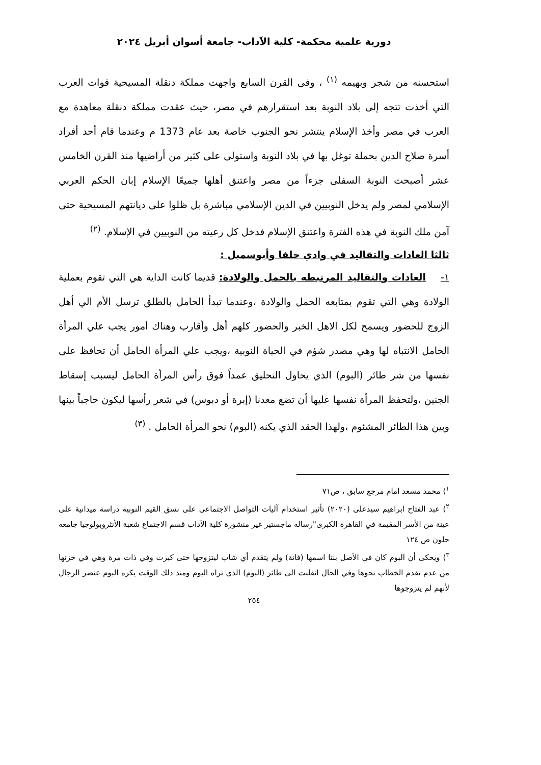دورية علمية محكمة- كلية الآداب- جامعة أسوان أبريل ٢٠٢٤
استحسنه من شجر وبهيمه <sup>(١)</sup> ، وفى القرن السابع واجهت مملكة دنقلة المسيحية قوات العرب التي أخذت تتجه إلى بلاد النوبة بعد استقرارهم في مصر، حيث عقدت مملكة دنقلة معاهدة مع العرب في مصر وأخذ الإسلام ينتشر نحو الجنوب خاصة بعد عام 1373 م وعندما قام أحد أفراد أسرة صلاح الدين بحملة توغل بها في بلاد النوبة واستولى على كثير من أراضيها منذ القرن الخامس عشر أصبحت النوبة السفلى جزءاً من مصر واعتنق أهلها جميعًا الإسلام إبان الحكم العربي الإسلامي لمصر ولم يدخل النوبيين في الدين الإسلامي مباشرة بل ظلوا على ديانتهم المسيحية حتى آمن ملك النوبة في هذه الفترة واعتنق الإسلام فدخل كل رعيته من النوبيين في الإسلام. <sup>(٢)</sup>
ثالثا العادات والتقاليد في وادي حلفا وأبوسمبل :
١- العادات والتقاليد المرتبطه بالحمل والولادة: قديما كانت الداية هي التي تقوم بعملية الولادة وهي التي تقوم بمتابعه الحمل والولادة ،وعندما تبدأ الحامل بالطلق ترسل الأم الي أهل الزوج للحضور ويسمح لكل الاهل الخبر والحضور كلهم أهل وأقارب وهناك أمور يجب علي المرأة الحامل الانتباه لها وهي مصدر شؤم في الحياة النوبية ،ويجب علي المرأة الحامل أن تحافظ على نفسها من شر طائر (البوم) الذي يحاول التحليق عمداً فوق رأس المرأة الحامل ليسبب إسقاط الجنين ،ولتحفظ المرأة نفسها عليها أن تضع معدنا (إبرة أو دبوس) في شعر رأسها ليكون حاجباً بينها وبين هذا الطائر المشئوم ،ولهذا الحقد الذي يكنه (البوم) نحو المرأة الحامل . <sup>(٣)</sup>
<sup>١</sup>) محمد مسعد امام مرجع سابق ، ص٧١
<sup>٢</sup>) عبد الفتاح ابراهيم سيدعلى (٢٠٢٠) تأثير استخدام آليات التواصل الاجتماعى على نسق القيم النوبية دراسة ميدانية على عينة من الأسر المقيمة في القاهرة الكبرى"رساله ماجستير غير منشورة كلية الآداب قسم الاجتماع شعبة الأنثروبولوجيا جامعه حلون ص ١٢٤
<sup>٣</sup>) ويحكى أن البوم كان في الأصل بنتا اسمها (فانة) ولم يتقدم أي شاب ليتزوجها حتى كبرت وفي ذات مرة وهي في حزنها من عدم تقدم الخطاب نحوها وفي الحال انقلبت الى طائر (البوم) الذي نراه اليوم ومنذ ذلك الوقت يكره البوم عنصر الرجال لأنهم لم يتزوجوها
٢٥٤